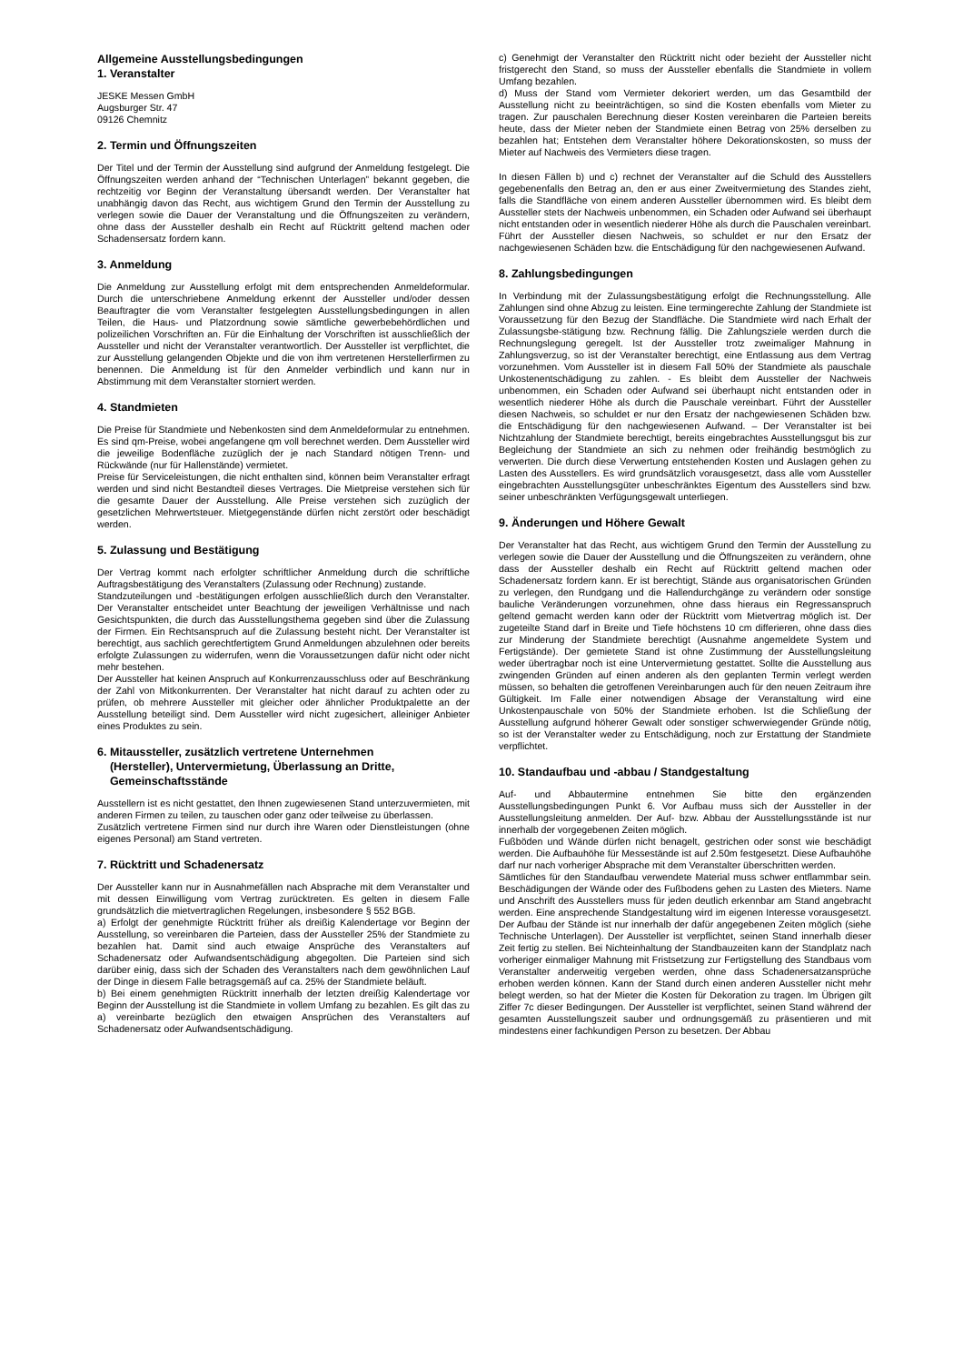Allgemeine Ausstellungsbedingungen
1. Veranstalter
JESKE Messen GmbH
Augsburger Str. 47
09126 Chemnitz
2. Termin und Öffnungszeiten
Der Titel und der Termin der Ausstellung sind aufgrund der Anmeldung festgelegt. Die Öffnungszeiten werden anhand der “Technischen Unterlagen” bekannt gegeben, die rechtzeitig vor Beginn der Veranstaltung übersandt werden. Der Veranstalter hat unabhängig davon das Recht, aus wichtigem Grund den Termin der Ausstellung zu verlegen sowie die Dauer der Veranstaltung und die Öffnungszeiten zu verändern, ohne dass der Aussteller deshalb ein Recht auf Rücktritt geltend machen oder Schadensersatz fordern kann.
3. Anmeldung
Die Anmeldung zur Ausstellung erfolgt mit dem entsprechenden Anmeldeformular. Durch die unterschriebene Anmeldung erkennt der Aussteller und/oder dessen Beauftragter die vom Veranstalter festgelegten Ausstellungsbedingungen in allen Teilen, die Haus- und Platzordnung sowie sämtliche gewerbebehördlichen und polizeilichen Vorschriften an. Für die Einhaltung der Vorschriften ist ausschließlich der Aussteller und nicht der Veranstalter verantwortlich. Der Aussteller ist verpflichtet, die zur Ausstellung gelangenden Objekte und die von ihm vertretenen Herstellerfirmen zu benennen. Die Anmeldung ist für den Anmelder verbindlich und kann nur in Abstimmung mit dem Veranstalter storniert werden.
4. Standmieten
Die Preise für Standmiete und Nebenkosten sind dem Anmeldeformular zu entnehmen. Es sind qm-Preise, wobei angefangene qm voll berechnet werden. Dem Aussteller wird die jeweilige Bodenfläche zuzüglich der je nach Standard nötigen Trenn- und Rückwände (nur für Hallenstände) vermietet.
Preise für Serviceleistungen, die nicht enthalten sind, können beim Veranstalter erfragt werden und sind nicht Bestandteil dieses Vertrages. Die Mietpreise verstehen sich für die gesamte Dauer der Ausstellung. Alle Preise verstehen sich zuzüglich der gesetzlichen Mehrwertsteuer. Mietgegenstände dürfen nicht zerstört oder beschädigt werden.
5. Zulassung und Bestätigung
Der Vertrag kommt nach erfolgter schriftlicher Anmeldung durch die schriftliche Auftragsbestätigung des Veranstalters (Zulassung oder Rechnung) zustande.
Standzuteilungen und -bestätigungen erfolgen ausschließlich durch den Veranstalter. Der Veranstalter entscheidet unter Beachtung der jeweiligen Verhältnisse und nach Gesichtspunkten, die durch das Ausstellungsthema gegeben sind über die Zulassung der Firmen. Ein Rechtsanspruch auf die Zulassung besteht nicht. Der Veranstalter ist berechtigt, aus sachlich gerechtfertigtem Grund Anmeldungen abzulehnen oder bereits erfolgte Zulassungen zu widerrufen, wenn die Voraussetzungen dafür nicht oder nicht mehr bestehen.
Der Aussteller hat keinen Anspruch auf Konkurrenzausschluss oder auf Beschränkung der Zahl von Mitkonkurrenten. Der Veranstalter hat nicht darauf zu achten oder zu prüfen, ob mehrere Aussteller mit gleicher oder ähnlicher Produktpalette an der Ausstellung beteiligt sind. Dem Aussteller wird nicht zugesichert, alleiniger Anbieter eines Produktes zu sein.
6. Mitaussteller, zusätzlich vertretene Unternehmen
(Hersteller), Untervermietung, Überlassung an Dritte,
Gemeinschaftsstände
Ausstellern ist es nicht gestattet, den Ihnen zugewiesenen Stand unterzuvermieten, mit anderen Firmen zu teilen, zu tauschen oder ganz oder teilweise zu überlassen.
Zusätzlich vertretene Firmen sind nur durch ihre Waren oder Dienstleistungen (ohne eigenes Personal) am Stand vertreten.
7. Rücktritt und Schadenersatz
Der Aussteller kann nur in Ausnahmefällen nach Absprache mit dem Veranstalter und mit dessen Einwilligung vom Vertrag zurücktreten. Es gelten in diesem Falle grundsätzlich die mietvertraglichen Regelungen, insbesondere § 552 BGB.
a) Erfolgt der genehmigte Rücktritt früher als dreißig Kalendertage vor Beginn der Ausstellung, so vereinbaren die Parteien, dass der Aussteller 25% der Standmiete zu bezahlen hat. Damit sind auch etwaige Ansprüche des Veranstalters auf Schadenersatz oder Aufwandsentschädigung abgegolten. Die Parteien sind sich darüber einig, dass sich der Schaden des Veranstalters nach dem gewöhnlichen Lauf der Dinge in diesem Falle betragsgemäß auf ca. 25% der Standmiete beläuft.
b) Bei einem genehmigten Rücktritt innerhalb der letzten dreißig Kalendertage vor Beginn der Ausstellung ist die Standmiete in vollem Umfang zu bezahlen. Es gilt das zu a) vereinbarte bezüglich den etwaigen Ansprüchen des Veranstalters auf Schadenersatz oder Aufwandsentschädigung.
c) Genehmigt der Veranstalter den Rücktritt nicht oder bezieht der Aussteller nicht fristgerecht den Stand, so muss der Aussteller ebenfalls die Standmiete in vollem Umfang bezahlen.
d) Muss der Stand vom Vermieter dekoriert werden, um das Gesamtbild der Ausstellung nicht zu beeinträchtigen, so sind die Kosten ebenfalls vom Mieter zu tragen. Zur pauschalen Berechnung dieser Kosten vereinbaren die Parteien bereits heute, dass der Mieter neben der Standmiete einen Betrag von 25% derselben zu bezahlen hat; Entstehen dem Veranstalter höhere Dekorationskosten, so muss der Mieter auf Nachweis des Vermieters diese tragen.
In diesen Fällen b) und c) rechnet der Veranstalter auf die Schuld des Ausstellers gegebenenfalls den Betrag an, den er aus einer Zweitvermietung des Standes zieht, falls die Standfläche von einem anderen Aussteller übernommen wird. Es bleibt dem Aussteller stets der Nachweis unbenommen, ein Schaden oder Aufwand sei überhaupt nicht entstanden oder in wesentlich niederer Höhe als durch die Pauschalen vereinbart. Führt der Aussteller diesen Nachweis, so schuldet er nur den Ersatz der nachgewiesenen Schäden bzw. die Entschädigung für den nachgewiesenen Aufwand.
8. Zahlungsbedingungen
In Verbindung mit der Zulassungsbestätigung erfolgt die Rechnungsstellung. Alle Zahlungen sind ohne Abzug zu leisten. Eine termingerechte Zahlung der Standmiete ist Voraussetzung für den Bezug der Standfläche. Die Standmiete wird nach Erhalt der Zulassungsbe-stätigung bzw. Rechnung fällig. Die Zahlungsziele werden durch die Rechnungslegung geregelt. Ist der Aussteller trotz zweimaliger Mahnung in Zahlungsverzug, so ist der Veranstalter berechtigt, eine Entlassung aus dem Vertrag vorzunehmen. Vom Aussteller ist in diesem Fall 50% der Standmiete als pauschale Unkostenentschädigung zu zahlen. - Es bleibt dem Aussteller der Nachweis unbenommen, ein Schaden oder Aufwand sei überhaupt nicht entstanden oder in wesentlich niederer Höhe als durch die Pauschale vereinbart. Führt der Aussteller diesen Nachweis, so schuldet er nur den Ersatz der nachgewiesenen Schäden bzw. die Entschädigung für den nachgewiesenen Aufwand. – Der Veranstalter ist bei Nichtzahlung der Standmiete berechtigt, bereits eingebrachtes Ausstellungsgut bis zur Begleichung der Standmiete an sich zu nehmen oder freihändig bestmöglich zu verwerten. Die durch diese Verwertung entstehenden Kosten und Auslagen gehen zu Lasten des Ausstellers. Es wird grundsätzlich vorausgesetzt, dass alle vom Aussteller eingebrachten Ausstellungsgüter unbeschränktes Eigentum des Ausstellers sind bzw. seiner unbeschränkten Verfügungsgewalt unterliegen.
9. Änderungen und Höhere Gewalt
Der Veranstalter hat das Recht, aus wichtigem Grund den Termin der Ausstellung zu verlegen sowie die Dauer der Ausstellung und die Öffnungszeiten zu verändern, ohne dass der Aussteller deshalb ein Recht auf Rücktritt geltend machen oder Schadenersatz fordern kann. Er ist berechtigt, Stände aus organisatorischen Gründen zu verlegen, den Rundgang und die Hallendurchgänge zu verändern oder sonstige bauliche Veränderungen vorzunehmen, ohne dass hieraus ein Regressanspruch geltend gemacht werden kann oder der Rücktritt vom Mietvertrag möglich ist. Der zugeteilte Stand darf in Breite und Tiefe höchstens 10 cm differieren, ohne dass dies zur Minderung der Standmiete berechtigt (Ausnahme angemeldete System und Fertigstände). Der gemietete Stand ist ohne Zustimmung der Ausstellungsleitung weder übertragbar noch ist eine Untervermietung gestattet. Sollte die Ausstellung aus zwingenden Gründen auf einen anderen als den geplanten Termin verlegt werden müssen, so behalten die getroffenen Vereinbarungen auch für den neuen Zeitraum ihre Gültigkeit. Im Falle einer notwendigen Absage der Veranstaltung wird eine Unkostenpauschale von 50% der Standmiete erhoben. Ist die Schließung der Ausstellung aufgrund höherer Gewalt oder sonstiger schwerwiegender Gründe nötig, so ist der Veranstalter weder zu Entschädigung, noch zur Erstattung der Standmiete verpflichtet.
10. Standaufbau und -abbau / Standgestaltung
Auf- und Abbautermine entnehmen Sie bitte den ergänzenden Ausstellungsbedingungen Punkt 6. Vor Aufbau muss sich der Aussteller in der Ausstellungsleitung anmelden. Der Auf- bzw. Abbau der Ausstellungsstände ist nur innerhalb der vorgegebenen Zeiten möglich.
Fußböden und Wände dürfen nicht benagelt, gestrichen oder sonst wie beschädigt werden. Die Aufbauhöhe für Messestände ist auf 2.50m festgesetzt. Diese Aufbauhöhe darf nur nach vorheriger Absprache mit dem Veranstalter überschritten werden.
Sämtliches für den Standaufbau verwendete Material muss schwer entflammbar sein. Beschädigungen der Wände oder des Fußbodens gehen zu Lasten des Mieters. Name und Anschrift des Ausstellers muss für jeden deutlich erkennbar am Stand angebracht werden. Eine ansprechende Standgestaltung wird im eigenen Interesse vorausgesetzt. Der Aufbau der Stände ist nur innerhalb der dafür angegebenen Zeiten möglich (siehe Technische Unterlagen). Der Aussteller ist verpflichtet, seinen Stand innerhalb dieser Zeit fertig zu stellen. Bei Nichteinhaltung der Standbauzeiten kann der Standplatz nach vorheriger einmaliger Mahnung mit Fristsetzung zur Fertigstellung des Standbaus vom Veranstalter anderweitig vergeben werden, ohne dass Schadenersatzansprüche erhoben werden können. Kann der Stand durch einen anderen Aussteller nicht mehr belegt werden, so hat der Mieter die Kosten für Dekoration zu tragen. Im Übrigen gilt Ziffer 7c dieser Bedingungen. Der Aussteller ist verpflichtet, seinen Stand während der gesamten Ausstellungszeit sauber und ordnungsgemäß zu präsentieren und mit mindestens einer fachkundigen Person zu besetzen. Der Abbau